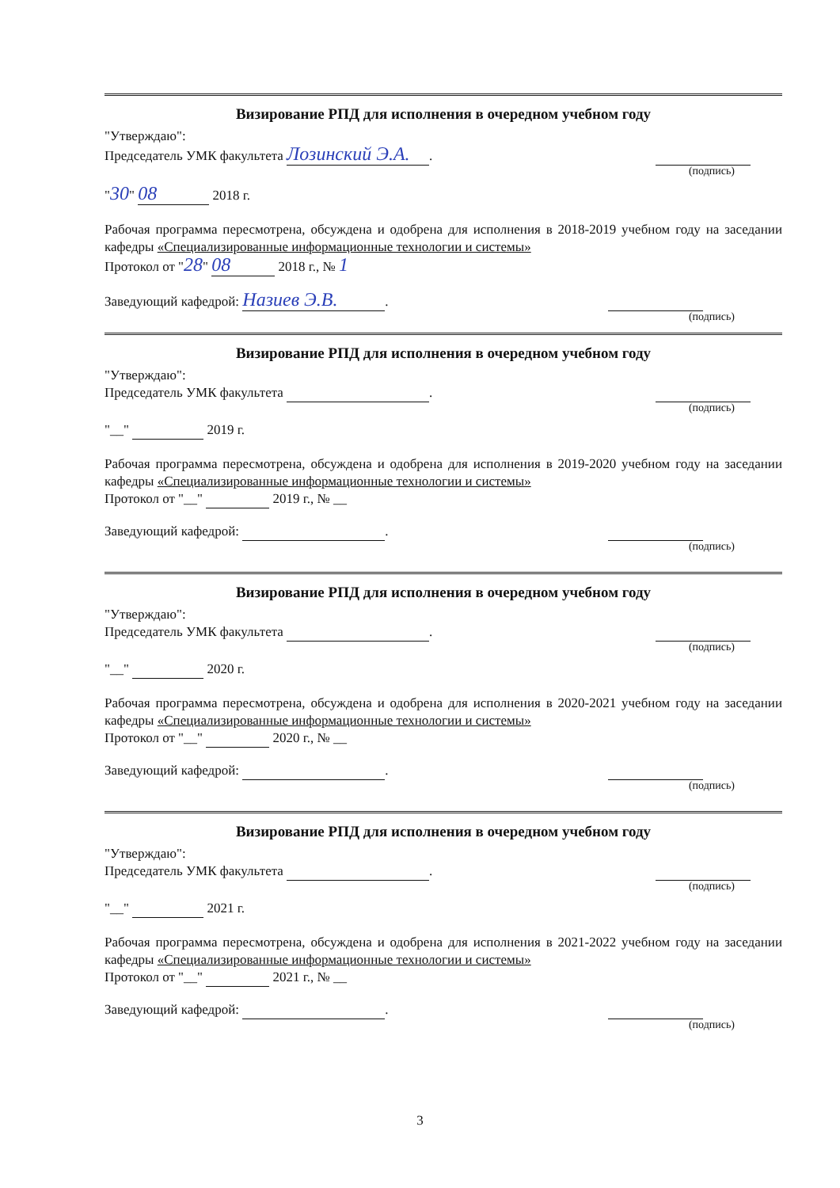Визирование РПД для исполнения в очередном учебном году
"Утверждаю":
Председатель УМК факультета Лозинский Э.А..
(подпись)
"30" 08 2018 г.
Рабочая программа пересмотрена, обсуждена и одобрена для исполнения в 2018-2019 учебном году на заседании кафедры «Специализированные информационные технологии и системы»
Протокол от "28" 08 2018 г., № 1
Заведующий кафедрой: Назиев Э.В..
(подпись)
Визирование РПД для исполнения в очередном учебном году
"Утверждаю":
Председатель УМК факультета .
(подпись)
"__" 2019 г.
Рабочая программа пересмотрена, обсуждена и одобрена для исполнения в 2019-2020 учебном году на заседании кафедры «Специализированные информационные технологии и системы»
Протокол от "__" 2019 г., № __
Заведующий кафедрой: .
(подпись)
Визирование РПД для исполнения в очередном учебном году
"Утверждаю":
Председатель УМК факультета .
(подпись)
"__" 2020 г.
Рабочая программа пересмотрена, обсуждена и одобрена для исполнения в 2020-2021 учебном году на заседании кафедры «Специализированные информационные технологии и системы»
Протокол от "__" 2020 г., № __
Заведующий кафедрой: .
(подпись)
Визирование РПД для исполнения в очередном учебном году
"Утверждаю":
Председатель УМК факультета .
(подпись)
"__" 2021 г.
Рабочая программа пересмотрена, обсуждена и одобрена для исполнения в 2021-2022 учебном году на заседании кафедры «Специализированные информационные технологии и системы»
Протокол от "__" 2021 г., № __
Заведующий кафедрой: .
(подпись)
3